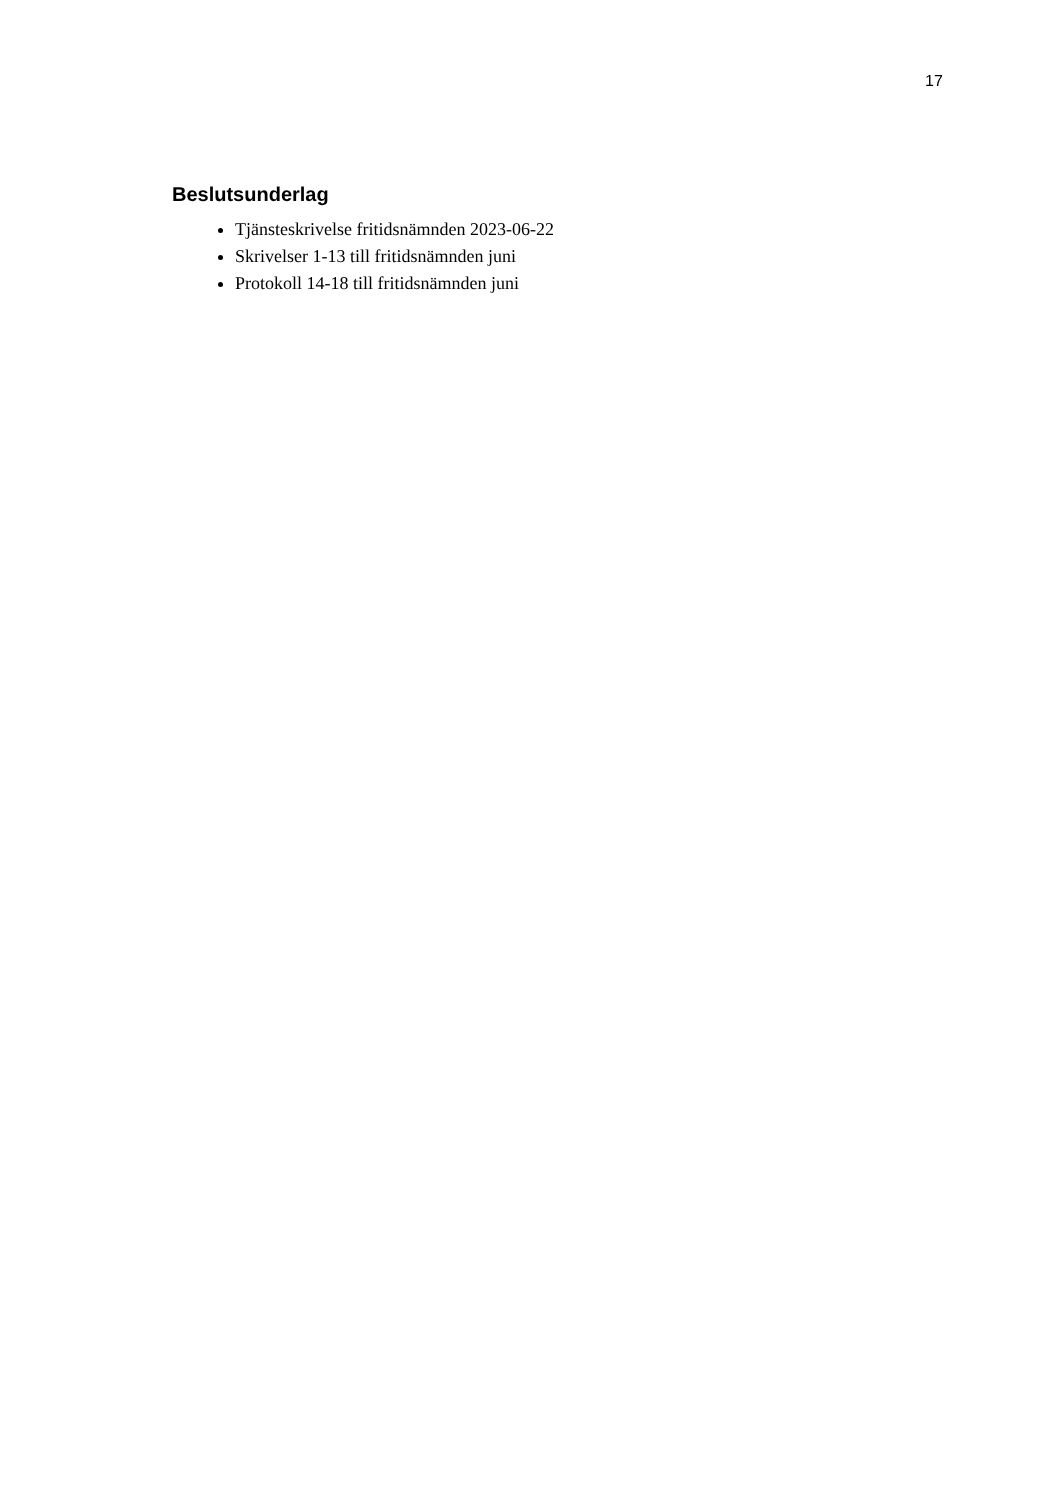17
Beslutsunderlag
Tjänsteskrivelse fritidsnämnden 2023-06-22
Skrivelser 1-13 till fritidsnämnden juni
Protokoll 14-18 till fritidsnämnden juni